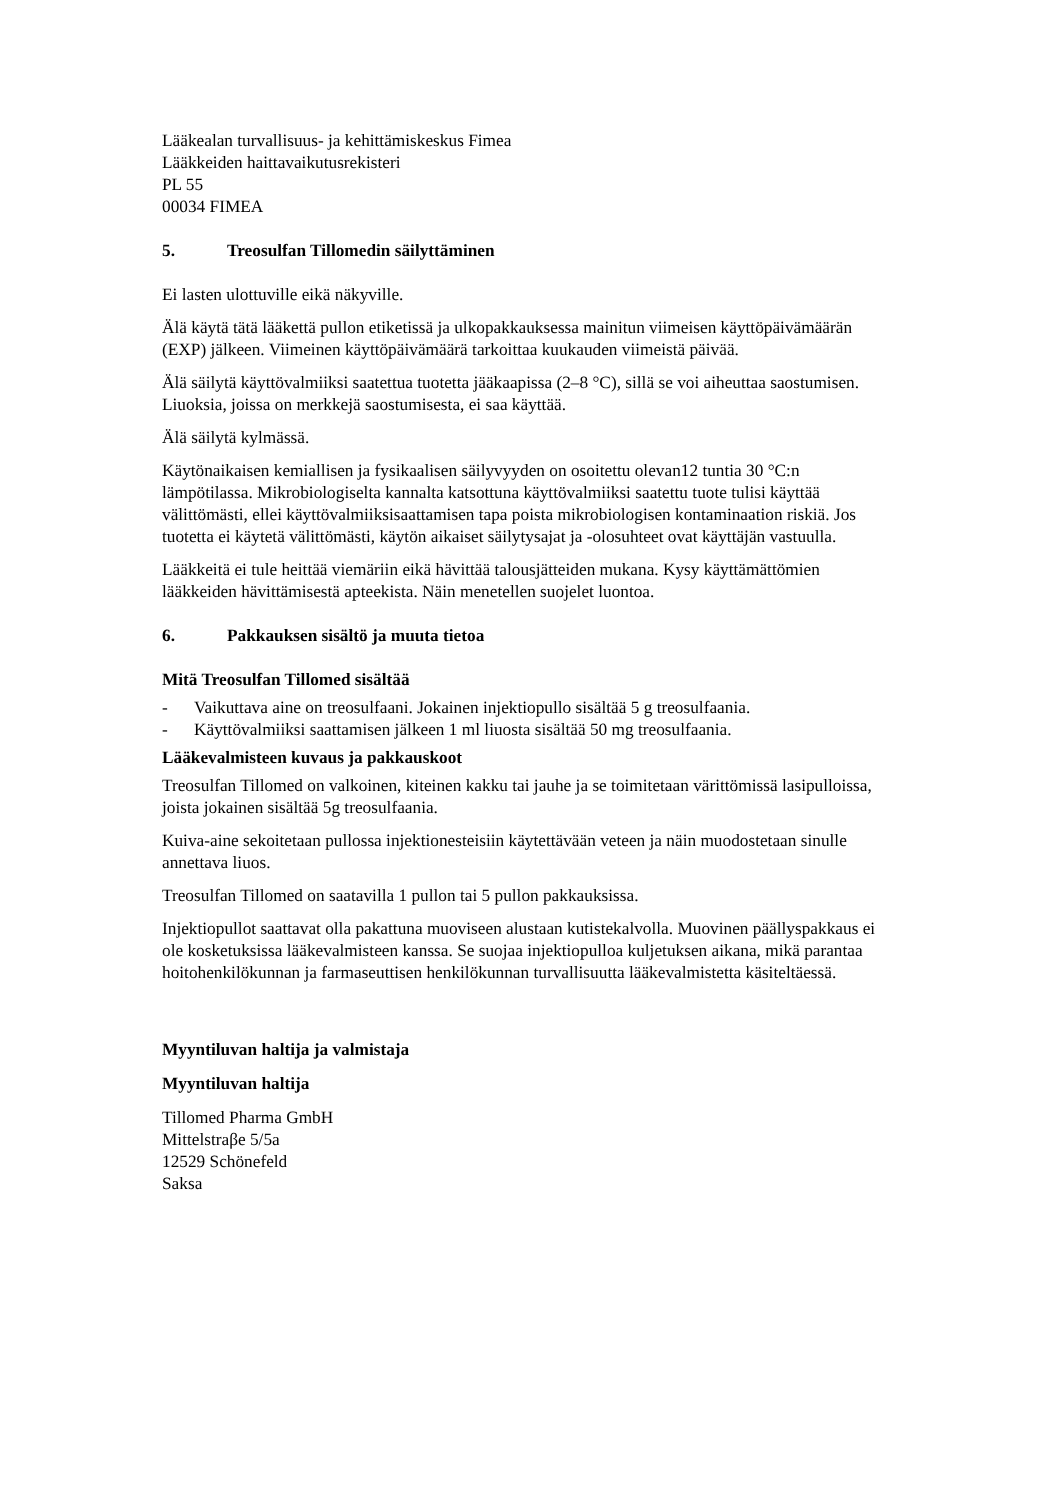Lääkealan turvallisuus- ja kehittämiskeskus Fimea
Lääkkeiden haittavaikutusrekisteri
PL 55
00034 FIMEA
5. Treosulfan Tillomedin säilyttäminen
Ei lasten ulottuville eikä näkyville.
Älä käytä tätä lääkettä pullon etiketissä ja ulkopakkauksessa mainitun viimeisen käyttöpäivämäärän (EXP) jälkeen. Viimeinen käyttöpäivämäärä tarkoittaa kuukauden viimeistä päivää.
Älä säilytä käyttövalmiiksi saatettua tuotetta jääkaapissa (2–8 °C), sillä se voi aiheuttaa saostumisen. Liuoksia, joissa on merkkejä saostumisesta, ei saa käyttää.
Älä säilytä kylmässä.
Käytönaikaisen kemiallisen ja fysikaalisen säilyvyyden on osoitettu olevan12 tuntia 30 °C:n lämpötilassa. Mikrobiologiselta kannalta katsottuna käyttövalmiiksi saatettu tuote tulisi käyttää välittömästi, ellei käyttövalmiiksisaattamisen tapa poista mikrobiologisen kontaminaation riskiä. Jos tuotetta ei käytetä välittömästi, käytön aikaiset säilytysajat ja -olosuhteet ovat käyttäjän vastuulla.
Lääkkeitä ei tule heittää viemäriin eikä hävittää talousjätteiden mukana. Kysy käyttämättömien lääkkeiden hävittämisestä apteekista. Näin menetellen suojelet luontoa.
6. Pakkauksen sisältö ja muuta tietoa
Mitä Treosulfan Tillomed sisältää
- Vaikuttava aine on treosulfaani. Jokainen injektiopullo sisältää 5 g treosulfaania.
- Käyttövalmiiksi saattamisen jälkeen 1 ml liuosta sisältää 50 mg treosulfaania.
Lääkevalmisteen kuvaus ja pakkauskoot
Treosulfan Tillomed on valkoinen, kiteinen kakku tai jauhe ja se toimitetaan värittömissä lasipulloissa, joista jokainen sisältää 5g treosulfaania.
Kuiva-aine sekoitetaan pullossa injektionesteisiin käytettävään veteen ja näin muodostetaan sinulle annettava liuos.
Treosulfan Tillomed on saatavilla 1 pullon tai 5 pullon pakkauksissa.
Injektiopullot saattavat olla pakattuna muoviseen alustaan kutistekalvolla. Muovinen päällyspakkaus ei ole kosketuksissa lääkevalmisteen kanssa. Se suojaa injektiopulloa kuljetuksen aikana, mikä parantaa hoitohenkilökunnan ja farmaseuttisen henkilökunnan turvallisuutta lääkevalmistetta käsiteltäessä.
Myyntiluvan haltija ja valmistaja
Myyntiluvan haltija
Tillomed Pharma GmbH
Mittelstraβe 5/5a
12529 Schönefeld
Saksa